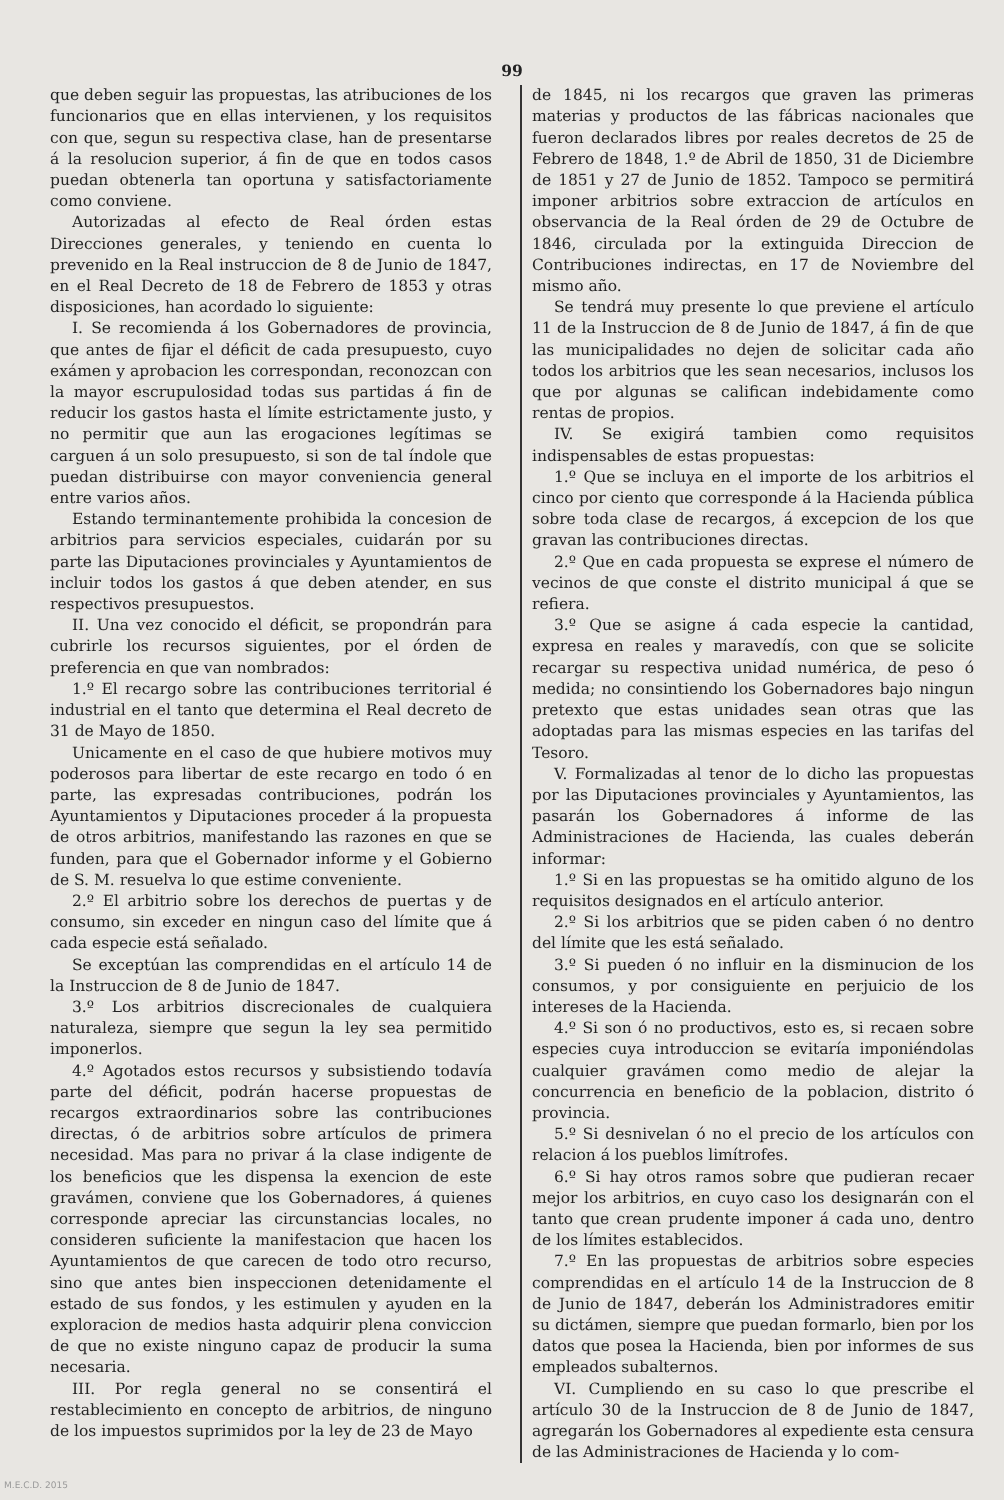99
que deben seguir las propuestas, las atribuciones de los funcionarios que en ellas intervienen, y los requisitos con que, segun su respectiva clase, han de presentarse á la resolucion superior, á fin de que en todos casos puedan obtenerla tan oportuna y satisfactoriamente como conviene.
Autorizadas al efecto de Real órden estas Direcciones generales, y teniendo en cuenta lo prevenido en la Real instruccion de 8 de Junio de 1847, en el Real Decreto de 18 de Febrero de 1853 y otras disposiciones, han acordado lo siguiente:
I. Se recomienda á los Gobernadores de provincia, que antes de fijar el déficit de cada presupuesto, cuyo exámen y aprobacion les correspondan, reconozcan con la mayor escrupulosidad todas sus partidas á fin de reducir los gastos hasta el límite estrictamente justo, y no permitir que aun las erogaciones legítimas se carguen á un solo presupuesto, si son de tal índole que puedan distribuirse con mayor conveniencia general entre varios años.
Estando terminantemente prohibida la concesion de arbitrios para servicios especiales, cuidarán por su parte las Diputaciones provinciales y Ayuntamientos de incluir todos los gastos á que deben atender, en sus respectivos presupuestos.
II. Una vez conocido el déficit, se propondrán para cubrirle los recursos siguientes, por el órden de preferencia en que van nombrados:
1.º El recargo sobre las contribuciones territorial é industrial en el tanto que determina el Real decreto de 31 de Mayo de 1850.
Unicamente en el caso de que hubiere motivos muy poderosos para libertar de este recargo en todo ó en parte, las expresadas contribuciones, podrán los Ayuntamientos y Diputaciones proceder á la propuesta de otros arbitrios, manifestando las razones en que se funden, para que el Gobernador informe y el Gobierno de S. M. resuelva lo que estime conveniente.
2.º El arbitrio sobre los derechos de puertas y de consumo, sin exceder en ningun caso del límite que á cada especie está señalado.
Se exceptúan las comprendidas en el artículo 14 de la Instruccion de 8 de Junio de 1847.
3.º Los arbitrios discrecionales de cualquiera naturaleza, siempre que segun la ley sea permitido imponerlos.
4.º Agotados estos recursos y subsistiendo todavía parte del déficit, podrán hacerse propuestas de recargos extraordinarios sobre las contribuciones directas, ó de arbitrios sobre artículos de primera necesidad. Mas para no privar á la clase indigente de los beneficios que les dispensa la exencion de este gravámen, conviene que los Gobernadores, á quienes corresponde apreciar las circunstancias locales, no consideren suficiente la manifestacion que hacen los Ayuntamientos de que carecen de todo otro recurso, sino que antes bien inspeccionen detenidamente el estado de sus fondos, y les estimulen y ayuden en la exploracion de medios hasta adquirir plena conviccion de que no existe ninguno capaz de producir la suma necesaria.
III. Por regla general no se consentirá el restablecimiento en concepto de arbitrios, de ninguno de los impuestos suprimidos por la ley de 23 de Mayo
de 1845, ni los recargos que graven las primeras materias y productos de las fábricas nacionales que fueron declarados libres por reales decretos de 25 de Febrero de 1848, 1.º de Abril de 1850, 31 de Diciembre de 1851 y 27 de Junio de 1852. Tampoco se permitirá imponer arbitrios sobre extraccion de artículos en observancia de la Real órden de 29 de Octubre de 1846, circulada por la extinguida Direccion de Contribuciones indirectas, en 17 de Noviembre del mismo año.
Se tendrá muy presente lo que previene el artículo 11 de la Instruccion de 8 de Junio de 1847, á fin de que las municipalidades no dejen de solicitar cada año todos los arbitrios que les sean necesarios, inclusos los que por algunas se califican indebidamente como rentas de propios.
IV. Se exigirá tambien como requisitos indispensables de estas propuestas:
1.º Que se incluya en el importe de los arbitrios el cinco por ciento que corresponde á la Hacienda pública sobre toda clase de recargos, á excepcion de los que gravan las contribuciones directas.
2.º Que en cada propuesta se exprese el número de vecinos de que conste el distrito municipal á que se refiera.
3.º Que se asigne á cada especie la cantidad, expresa en reales y maravedís, con que se solicite recargar su respectiva unidad numérica, de peso ó medida; no consintiendo los Gobernadores bajo ningun pretexto que estas unidades sean otras que las adoptadas para las mismas especies en las tarifas del Tesoro.
V. Formalizadas al tenor de lo dicho las propuestas por las Diputaciones provinciales y Ayuntamientos, las pasarán los Gobernadores á informe de las Administraciones de Hacienda, las cuales deberán informar:
1.º Si en las propuestas se ha omitido alguno de los requisitos designados en el artículo anterior.
2.º Si los arbitrios que se piden caben ó no dentro del límite que les está señalado.
3.º Si pueden ó no influir en la disminucion de los consumos, y por consiguiente en perjuicio de los intereses de la Hacienda.
4.º Si son ó no productivos, esto es, si recaen sobre especies cuya introduccion se evitaría imponiéndolas cualquier gravámen como medio de alejar la concurrencia en beneficio de la poblacion, distrito ó provincia.
5.º Si desnivelan ó no el precio de los artículos con relacion á los pueblos limítrofes.
6.º Si hay otros ramos sobre que pudieran recaer mejor los arbitrios, en cuyo caso los designarán con el tanto que crean prudente imponer á cada uno, dentro de los límites establecidos.
7.º En las propuestas de arbitrios sobre especies comprendidas en el artículo 14 de la Instruccion de 8 de Junio de 1847, deberán los Administradores emitir su dictámen, siempre que puedan formarlo, bien por los datos que posea la Hacienda, bien por informes de sus empleados subalternos.
VI. Cumpliendo en su caso lo que prescribe el artículo 30 de la Instruccion de 8 de Junio de 1847, agregarán los Gobernadores al expediente esta censura de las Administraciones de Hacienda y lo com-
M.E.C.D. 2015